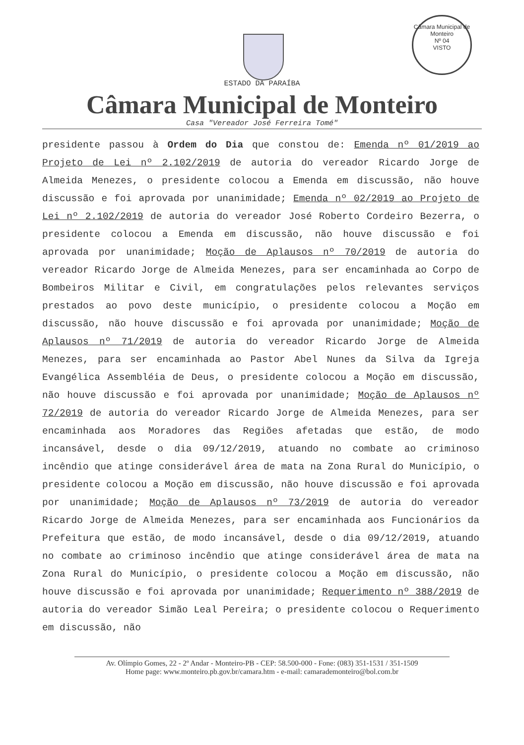Câmara Municipal de Monteiro
Nº 04
VISTO
ESTADO DA PARAÍBA
Câmara Municipal de Monteiro
Casa "Vereador José Ferreira Tomé"
presidente passou à Ordem do Dia que constou de: Emenda nº 01/2019 ao Projeto de Lei nº 2.102/2019 de autoria do vereador Ricardo Jorge de Almeida Menezes, o presidente colocou a Emenda em discussão, não houve discussão e foi aprovada por unanimidade; Emenda nº 02/2019 ao Projeto de Lei nº 2.102/2019 de autoria do vereador José Roberto Cordeiro Bezerra, o presidente colocou a Emenda em discussão, não houve discussão e foi aprovada por unanimidade; Moção de Aplausos nº 70/2019 de autoria do vereador Ricardo Jorge de Almeida Menezes, para ser encaminhada ao Corpo de Bombeiros Militar e Civil, em congratulações pelos relevantes serviços prestados ao povo deste município, o presidente colocou a Moção em discussão, não houve discussão e foi aprovada por unanimidade; Moção de Aplausos nº 71/2019 de autoria do vereador Ricardo Jorge de Almeida Menezes, para ser encaminhada ao Pastor Abel Nunes da Silva da Igreja Evangélica Assembléia de Deus, o presidente colocou a Moção em discussão, não houve discussão e foi aprovada por unanimidade; Moção de Aplausos nº 72/2019 de autoria do vereador Ricardo Jorge de Almeida Menezes, para ser encaminhada aos Moradores das Regiões afetadas que estão, de modo incansável, desde o dia 09/12/2019, atuando no combate ao criminoso incêndio que atinge considerável área de mata na Zona Rural do Município, o presidente colocou a Moção em discussão, não houve discussão e foi aprovada por unanimidade; Moção de Aplausos nº 73/2019 de autoria do vereador Ricardo Jorge de Almeida Menezes, para ser encaminhada aos Funcionários da Prefeitura que estão, de modo incansável, desde o dia 09/12/2019, atuando no combate ao criminoso incêndio que atinge considerável área de mata na Zona Rural do Município, o presidente colocou a Moção em discussão, não houve discussão e foi aprovada por unanimidade; Requerimento nº 388/2019 de autoria do vereador Simão Leal Pereira; o presidente colocou o Requerimento em discussão, não
Av. Olímpio Gomes, 22 - 2º Andar - Monteiro-PB - CEP: 58.500-000 - Fone: (083) 351-1531 / 351-1509
Home page: www.monteiro.pb.gov.br/camara.htm - e-mail: camarademonteiro@bol.com.br